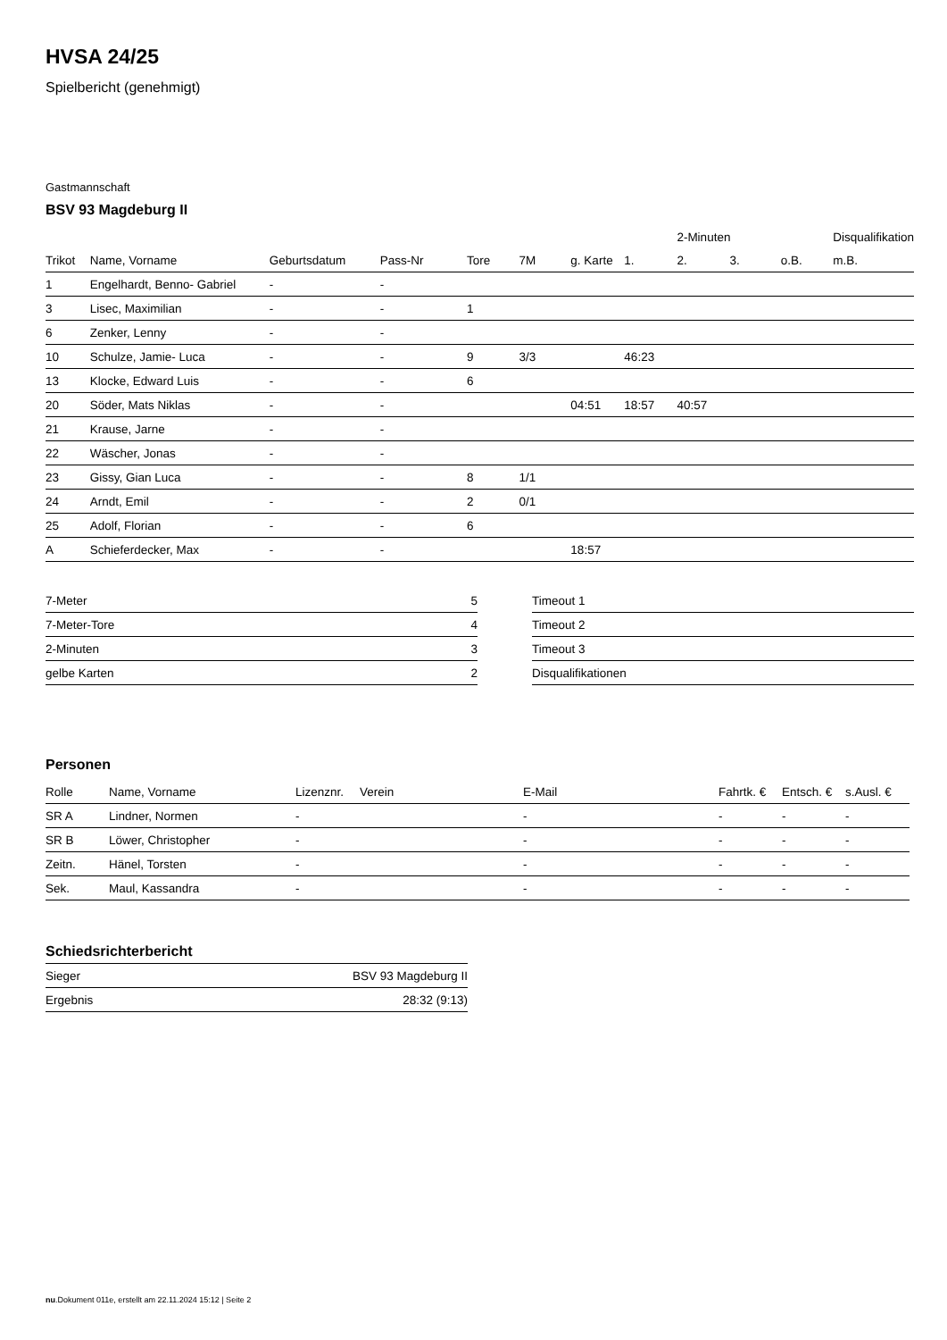HVSA 24/25
Spielbericht (genehmigt)
Gastmannschaft
BSV 93 Magdeburg II
| | | | | | | | | 2-Minuten | | | Disqualifikation |
| --- | --- | --- | --- | --- | --- | --- | --- | --- | --- | --- | --- |
| Trikot | Name, Vorname | Geburtsdatum | Pass-Nr | Tore | 7M | g. Karte | 1. | 2. | 3. | o.B. | m.B. |
| 1 | Engelhardt, Benno- Gabriel | - | - | | | | | | | | |
| 3 | Lisec, Maximilian | - | - | 1 | | | | | | | |
| 6 | Zenker, Lenny | - | - | | | | | | | | |
| 10 | Schulze, Jamie- Luca | - | - | 9 | 3/3 | | 46:23 | | | | |
| 13 | Klocke, Edward Luis | - | - | 6 | | | | | | | |
| 20 | Söder, Mats Niklas | - | - | | | 04:51 | 18:57 | 40:57 | | | |
| 21 | Krause, Jarne | - | - | | | | | | | | |
| 22 | Wäscher, Jonas | - | - | | | | | | | | |
| 23 | Gissy, Gian Luca | - | - | 8 | 1/1 | | | | | | |
| 24 | Arndt, Emil | - | - | 2 | 0/1 | | | | | | |
| 25 | Adolf, Florian | - | - | 6 | | | | | | | |
| A | Schieferdecker, Max | - | - | | | 18:57 | | | | | |
| 7-Meter | 5 |
| 7-Meter-Tore | 4 |
| 2-Minuten | 3 |
| gelbe Karten | 2 |
| Timeout 1 |
| Timeout 2 |
| Timeout 3 |
| Disqualifikationen |
Personen
| Rolle | Name, Vorname | Lizenznr. | Verein | E-Mail | Fahrtk. € | Entsch. € | s.Ausl. € |
| --- | --- | --- | --- | --- | --- | --- | --- |
| SR A | Lindner, Normen | - | | - | - | - | - |
| SR B | Löwer, Christopher | - | | - | - | - | - |
| Zeitn. | Hänel, Torsten | - | | - | - | - | - |
| Sek. | Maul, Kassandra | - | | - | - | - | - |
Schiedsrichterbericht
| Sieger | BSV 93 Magdeburg II |
| Ergebnis | 28:32 (9:13) |
nu.Dokument 011e, erstellt am 22.11.2024 15:12 | Seite 2